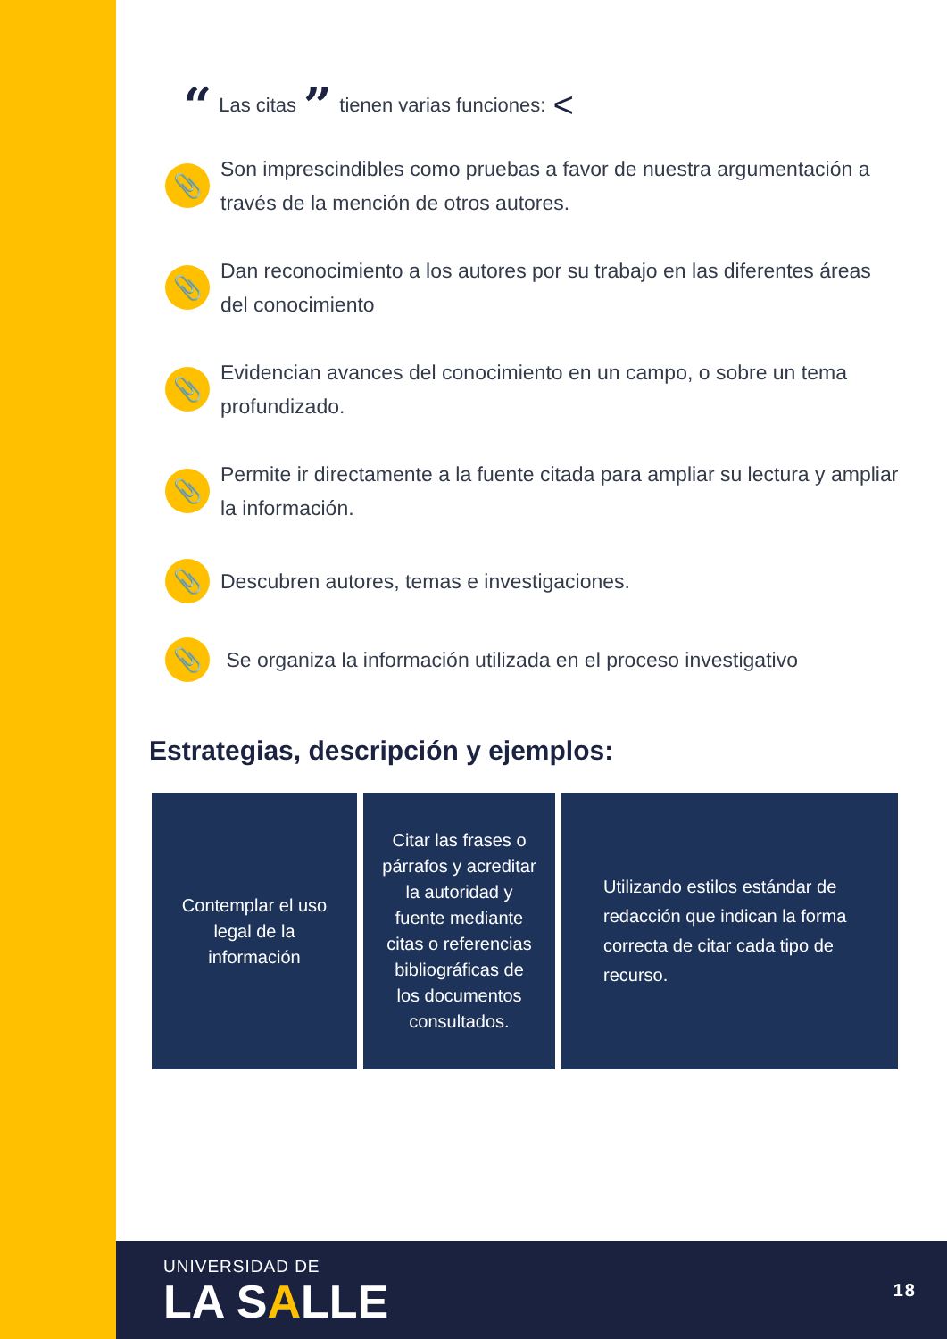“ Las citas ” tienen varias funciones: <
📎
Son imprescindibles como pruebas a favor de nuestra argumentación a través de la mención de otros autores.
📎
Dan reconocimiento a los autores por su trabajo en las diferentes áreas del conocimiento
📎
Evidencian avances del conocimiento en un campo, o sobre un tema profundizado.
📎
Permite ir directamente a la fuente citada para ampliar su lectura y ampliar la información.
📎
Descubren autores, temas e investigaciones.
📎
Se organiza la información utilizada en el proceso investigativo
Estrategias, descripción y ejemplos:
| Contemplar el uso legal de la información | Citar las frases o párrafos y acreditar la autoridad y fuente mediante citas o referencias bibliográficas de los documentos consultados. | Utilizando estilos estándar de redacción que indican la forma correcta de citar cada tipo de recurso. |
UNIVERSIDAD DE
LA SALLE
18